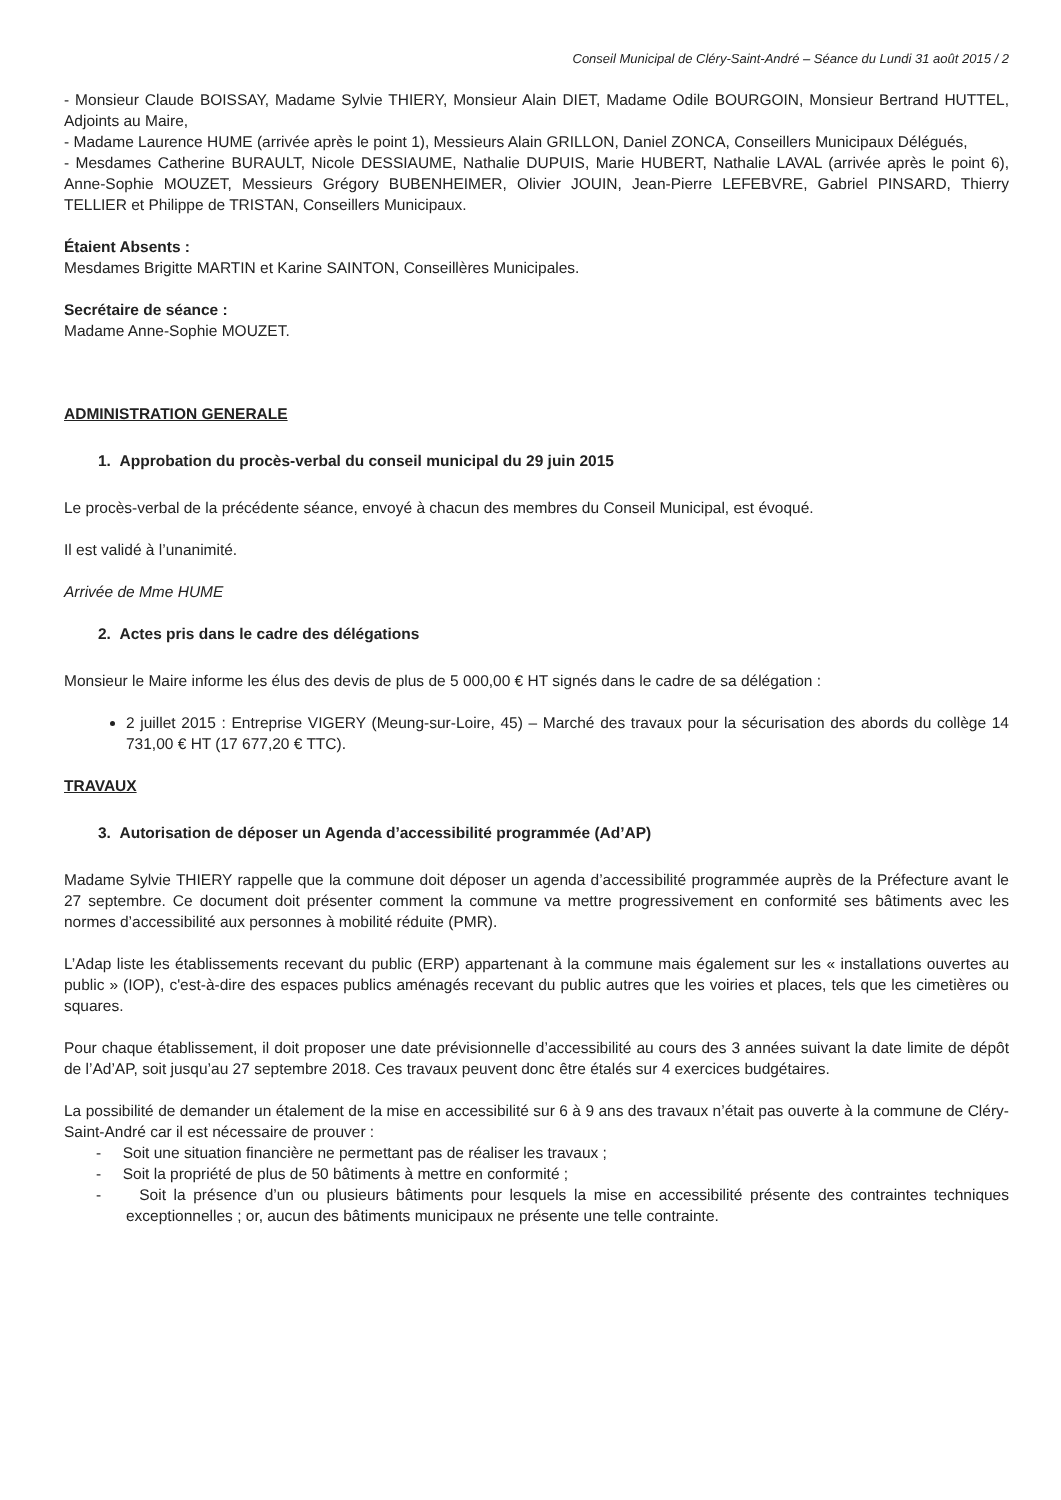Conseil Municipal de Cléry-Saint-André – Séance du Lundi 31 août 2015 / 2
- Monsieur Claude BOISSAY, Madame Sylvie THIERY, Monsieur Alain DIET, Madame Odile BOURGOIN, Monsieur Bertrand HUTTEL, Adjoints au Maire,
- Madame Laurence HUME (arrivée après le point 1), Messieurs Alain GRILLON, Daniel ZONCA, Conseillers Municipaux Délégués,
- Mesdames Catherine BURAULT, Nicole DESSIAUME, Nathalie DUPUIS, Marie HUBERT, Nathalie LAVAL (arrivée après le point 6), Anne-Sophie MOUZET, Messieurs Grégory BUBENHEIMER, Olivier JOUIN, Jean-Pierre LEFEBVRE, Gabriel PINSARD, Thierry TELLIER et Philippe de TRISTAN, Conseillers Municipaux.
Étaient Absents :
Mesdames Brigitte MARTIN et Karine SAINTON, Conseillères Municipales.
Secrétaire de séance :
Madame Anne-Sophie MOUZET.
ADMINISTRATION GENERALE
1. Approbation du procès-verbal du conseil municipal du 29 juin 2015
Le procès-verbal de la précédente séance, envoyé à chacun des membres du Conseil Municipal, est évoqué.
Il est validé à l’unanimité.
Arrivée de Mme HUME
2. Actes pris dans le cadre des délégations
Monsieur le Maire informe les élus des devis de plus de 5 000,00 € HT signés dans le cadre de sa délégation :
2 juillet 2015 : Entreprise VIGERY (Meung-sur-Loire, 45) – Marché des travaux pour la sécurisation des abords du collège 14 731,00 € HT (17 677,20 € TTC).
TRAVAUX
3. Autorisation de déposer un Agenda d’accessibilité programmée (Ad’AP)
Madame Sylvie THIERY rappelle que la commune doit déposer un agenda d’accessibilité programmée auprès de la Préfecture avant le 27 septembre. Ce document doit présenter comment la commune va mettre progressivement en conformité ses bâtiments avec les normes d’accessibilité aux personnes à mobilité réduite (PMR).
L’Adap liste les établissements recevant du public (ERP) appartenant à la commune mais également sur les « installations ouvertes au public » (IOP), c'est-à-dire des espaces publics aménagés recevant du public autres que les voiries et places, tels que les cimetières ou squares.
Pour chaque établissement, il doit proposer une date prévisionnelle d’accessibilité au cours des 3 années suivant la date limite de dépôt de l’Ad’AP, soit jusqu’au 27 septembre 2018. Ces travaux peuvent donc être étalés sur 4 exercices budgétaires.
La possibilité de demander un étalement de la mise en accessibilité sur 6 à 9 ans des travaux n’était pas ouverte à la commune de Cléry-Saint-André car il est nécessaire de prouver :
- Soit une situation financière ne permettant pas de réaliser les travaux ;
- Soit la propriété de plus de 50 bâtiments à mettre en conformité ;
- Soit la présence d’un ou plusieurs bâtiments pour lesquels la mise en accessibilité présente des contraintes techniques exceptionnelles ; or, aucun des bâtiments municipaux ne présente une telle contrainte.